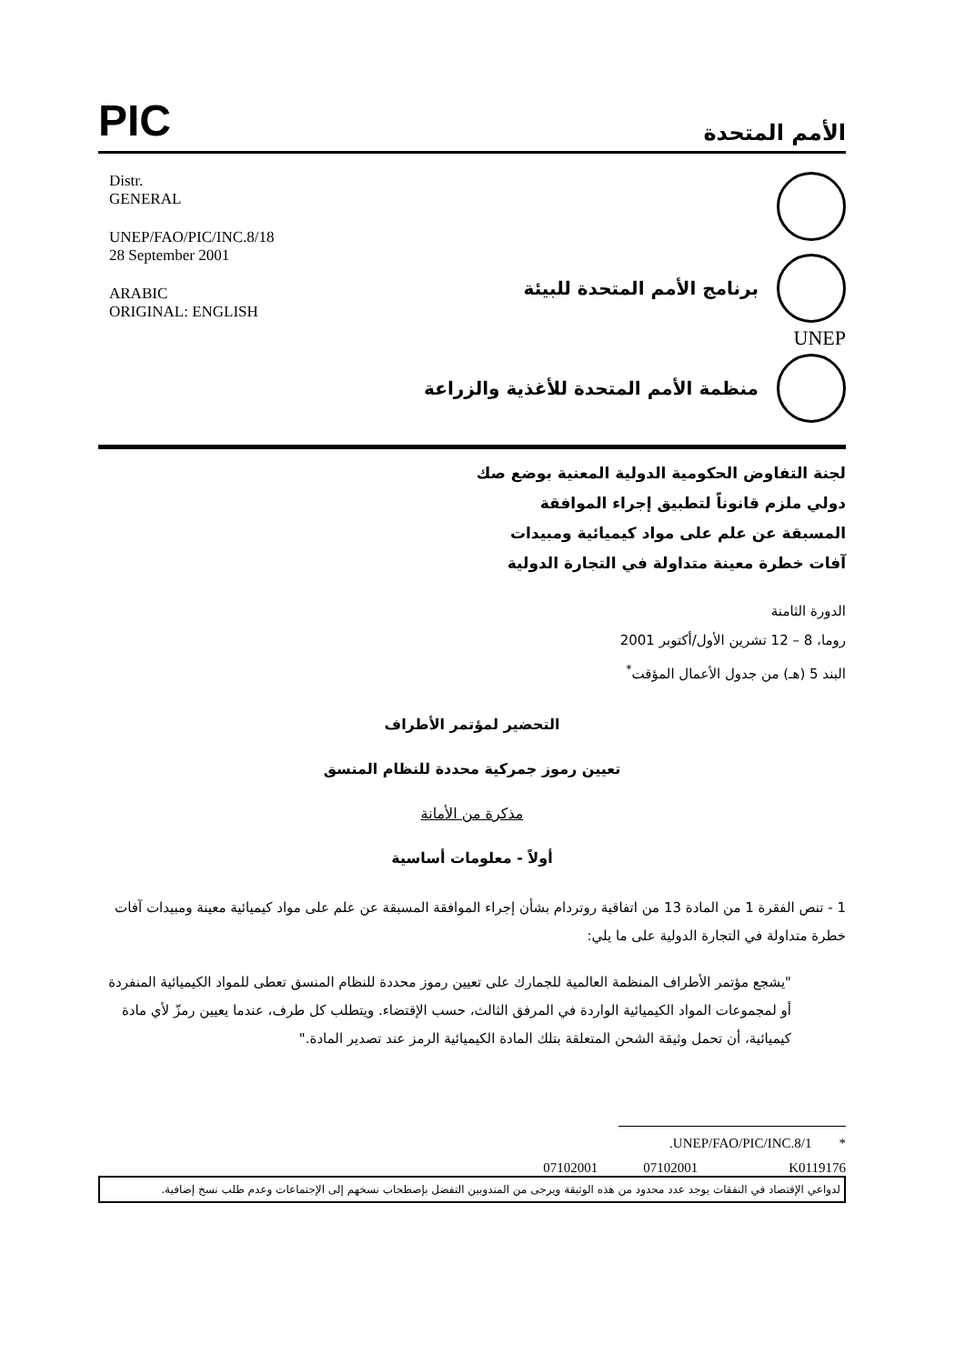PIC
الأمم المتحدة
Distr.
GENERAL
UNEP/FAO/PIC/INC.8/18
28 September 2001
ARABIC
ORIGINAL: ENGLISH
برنامج الأمم المتحدة للبيئة
UNEP
منظمة الأمم المتحدة للأغذية والزراعة
لجنة التفاوض الحكومية الدولية المعنية بوضع صك دولي ملزم قانوناً لتطبيق إجراء الموافقة المسبقة عن علم على مواد كيميائية ومبيدات آفات خطرة معينة متداولة في التجارة الدولية
الدورة الثامنة
روما، 8 – 12 تشرين الأول/أكتوبر 2001
البند 5 (هـ) من جدول الأعمال المؤقت<sup>*</sup>
التحضير لمؤتمر الأطراف
تعيين رموز جمركية محددة للنظام المنسق
مذكرة من الأمانة
أولاً - معلومات أساسية
1 - تنص الفقرة 1 من المادة 13 من اتفاقية روتردام بشأن إجراء الموافقة المسبقة عن علم على مواد كيميائية معينة ومبيدات آفات خطرة متداولة في التجارة الدولية على ما يلي:
"يشجع مؤتمر الأطراف المنظمة العالمية للجمارك على تعيين رموز محددة للنظام المنسق تعطى للمواد الكيميائية المنفردة أو لمجموعات المواد الكيميائية الواردة في المرفق الثالث، حسب الإقتضاء. ويتطلب كل طرف، عندما يعيين رمزّ لأي مادة كيميائية، أن تحمل وثيقة الشحن المتعلقة بتلك المادة الكيميائية الرمز عند تصدير المادة."
* UNEP/FAO/PIC/INC.8/1.
07102001 07102001 K0119176
لدواعي الإقتصاد في النفقات يوجد عدد محدود من هذه الوثيقة ويرجى من المندوبين التفضل بإصطحاب نسخهم إلى الإجتماعات وعدم طلب نسخ إضافية.